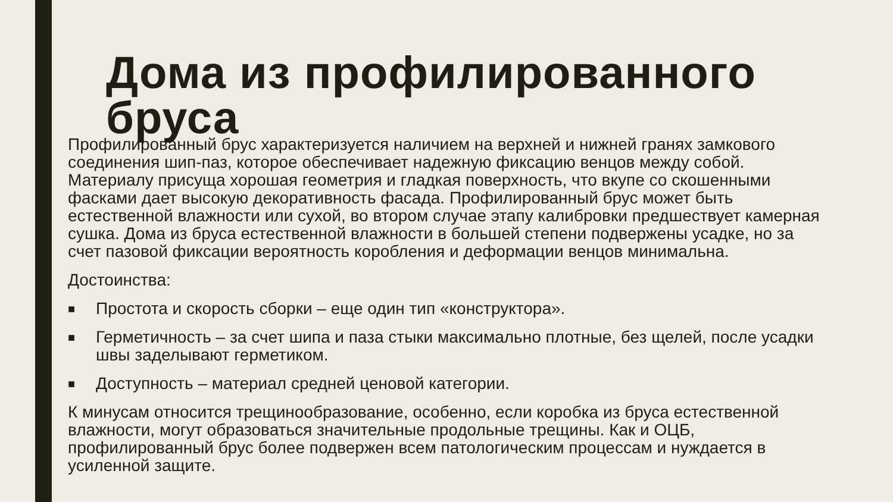Дома из профилированного
бруса
Профилированный брус характеризуется наличием на верхней и нижней гранях замкового соединения шип-паз, которое обеспечивает надежную фиксацию венцов между собой. Материалу присуща хорошая геометрия и гладкая поверхность, что вкупе со скошенными фасками дает высокую декоративность фасада. Профилированный брус может быть естественной влажности или сухой, во втором случае этапу калибровки предшествует камерная сушка. Дома из бруса естественной влажности в большей степени подвержены усадке, но за счет пазовой фиксации вероятность коробления и деформации венцов минимальна.
Достоинства:
■ Простота и скорость сборки – еще один тип «конструктора».
■ Герметичность – за счет шипа и паза стыки максимально плотные, без щелей, после усадки швы заделывают герметиком.
■ Доступность – материал средней ценовой категории.
К минусам относится трещинообразование, особенно, если коробка из бруса естественной влажности, могут образоваться значительные продольные трещины. Как и ОЦБ, профилированный брус более подвержен всем патологическим процессам и нуждается в усиленной защите.